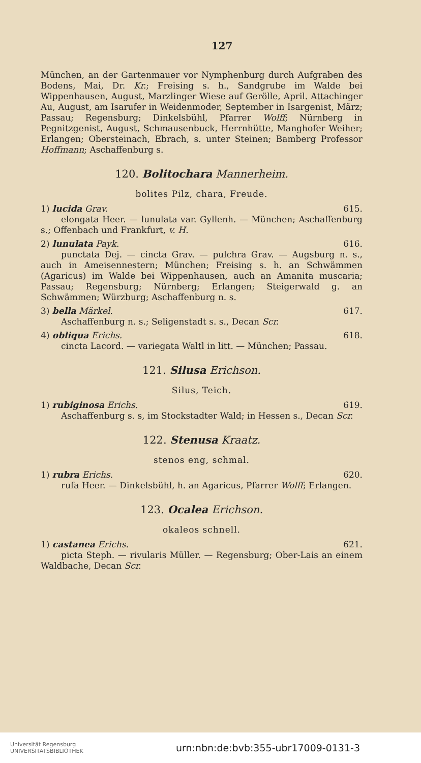127
München, an der Gartenmauer vor Nymphenburg durch Aufgraben des Bodens, Mai, Dr. Kr.; Freising s. h., Sandgrube im Walde bei Wippenhausen, August, Marzlinger Wiese auf Gerölle, April. Attachinger Au, August, am Isarufer in Weidenmoder, September in Isargenist, März; Passau; Regensburg; Dinkelsbühl, Pfarrer Wolff; Nürnberg in Pegnitzgenist, August, Schmausenbuck, Herrnhütte, Manghofer Weiher; Erlangen; Obersteinach, Ebrach, s. unter Steinen; Bamberg Professor Hoffmann; Aschaffenburg s.
120. Bolitochara Mannerheim.
bolites Pilz, chara, Freude.
1) lucida Grav. 615.
elongata Heer. — lunulata var. Gyllenh. — München; Aschaffenburg s.; Offenbach und Frankfurt, v. H.
2) lunulata Payk. 616.
punctata Dej. — cincta Grav. — pulchra Grav. — Augsburg n. s., auch in Ameisennestern; München; Freising s. h. an Schwämmen (Agaricus) im Walde bei Wippenhausen, auch an Amanita muscaria; Passau; Regensburg; Nürnberg; Erlangen; Steigerwald g. an Schwämmen; Würzburg; Aschaffenburg n. s.
3) bella Märkel. 617.
Aschaffenburg n. s.; Seligenstadt s. s., Decan Scr.
4) obliqua Erichs. 618.
cincta Lacord. — variegata Waltl in litt. — München; Passau.
121. Silusa Erichson.
Silus, Teich.
1) rubiginosa Erichs. 619.
Aschaffenburg s. s, im Stockstadter Wald; in Hessen s., Decan Scr.
122. Stenusa Kraatz.
stenos eng, schmal.
1) rubra Erichs. 620.
rufa Heer. — Dinkelsbühl, h. an Agaricus, Pfarrer Wolff; Erlangen.
123. Ocalea Erichson.
okaleos schnell.
1) castanea Erichs. 621.
picta Steph. — rivularis Müller. — Regensburg; Ober-Lais an einem Waldbache, Decan Scr.
Universität Regensburg
UNIVERSITÄTSBIBLIOTHEK urn:nbn:de:bvb:355-ubr17009-0131-3